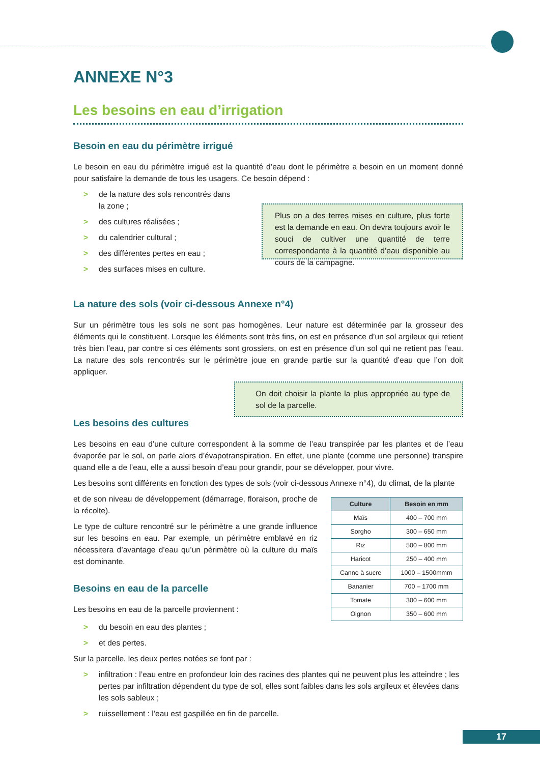ANNEXE N°3
Les besoins en eau d’irrigation
Besoin en eau du périmètre irrigué
Le besoin en eau du périmètre irrigué est la quantité d’eau dont le périmètre a besoin en un moment donné pour satisfaire la demande de tous les usagers. Ce besoin dépend :
> de la nature des sols rencontrés dans la zone ;
> des cultures réalisées ;
> du calendrier cultural ;
> des différentes pertes en eau ;
> des surfaces mises en culture.
Plus on a des terres mises en culture, plus forte est la demande en eau. On devra toujours avoir le souci de cultiver une quantité de terre correspondante à la quantité d’eau disponible au cours de la campagne.
La nature des sols (voir ci-dessous Annexe n°4)
Sur un périmètre tous les sols ne sont pas homogènes. Leur nature est déterminée par la grosseur des éléments qui le constituent. Lorsque les éléments sont très fins, on est en présence d’un sol argileux qui retient très bien l’eau, par contre si ces éléments sont grossiers, on est en présence d’un sol qui ne retient pas l’eau. La nature des sols rencontrés sur le périmètre joue en grande partie sur la quantité d’eau que l’on doit appliquer.
On doit choisir la plante la plus appropriée au type de sol de la parcelle.
Les besoins des cultures
Les besoins en eau d’une culture correspondent à la somme de l’eau transpirée par les plantes et de l’eau évaporée par le sol, on parle alors d’évapotranspiration. En effet, une plante (comme une personne) transpire quand elle a de l’eau, elle a aussi besoin d’eau pour grandir, pour se développer, pour vivre.
Les besoins sont différents en fonction des types de sols (voir ci-dessous Annexe n°4), du climat, de la plante
et de son niveau de développement (démarrage, floraison, proche de la récolte).
Le type de culture rencontré sur le périmètre a une grande influence sur les besoins en eau. Par exemple, un périmètre emblavé en riz nécessitera d’avantage d’eau qu’un périmètre où la culture du maïs est dominante.
Besoins en eau de la parcelle
Les besoins en eau de la parcelle proviennent :
| Culture | Besoin en mm |
| --- | --- |
| Maïs | 400 – 700 mm |
| Sorgho | 300 – 650 mm |
| Riz | 500 – 800 mm |
| Haricot | 250 – 400 mm |
| Canne à sucre | 1000 – 1500mmm |
| Bananier | 700 – 1700 mm |
| Tomate | 300 – 600 mm |
| Oignon | 350 – 600 mm |
> du besoin en eau des plantes ;
> et des pertes.
Sur la parcelle, les deux pertes notées se font par :
> infiltration : l’eau entre en profondeur loin des racines des plantes qui ne peuvent plus les atteindre ; les pertes par infiltration dépendent du type de sol, elles sont faibles dans les sols argileux et élevées dans les sols sableux ;
> ruissellement : l’eau est gaspillée en fin de parcelle.
17